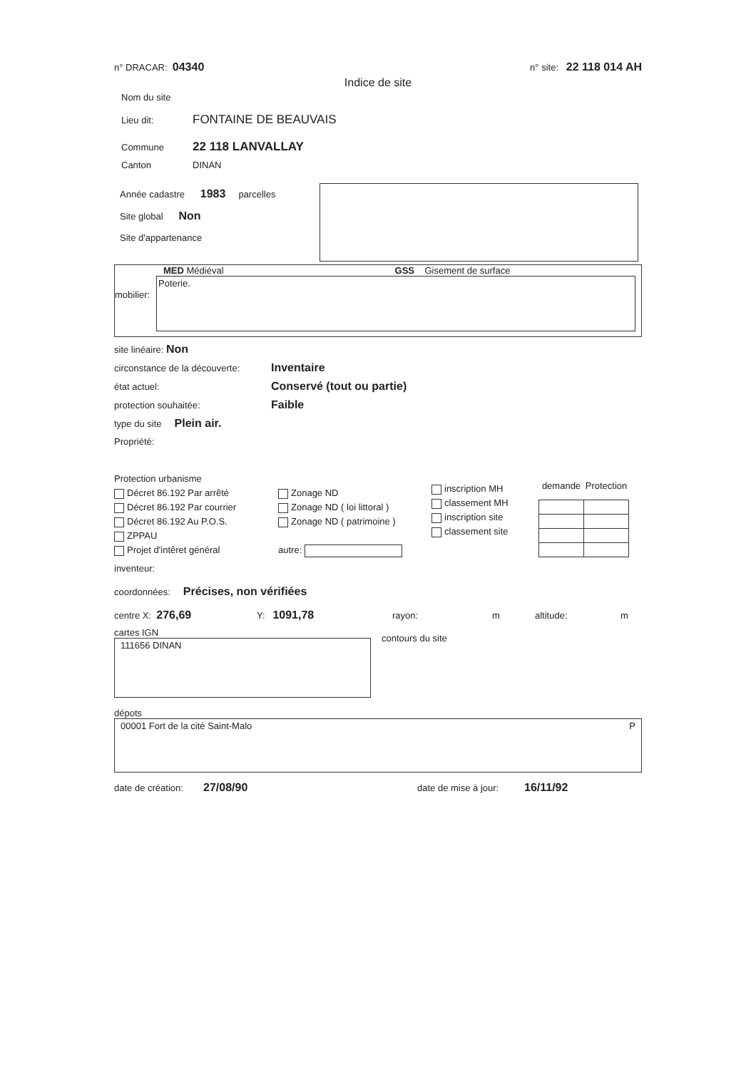n° DRACAR: 04340 n° site: 22 118 014 AH
Indice de site
Nom du site
Lieu dit: FONTAINE DE BEAUVAIS
Commune 22 118 LANVALLAY
Canton DINAN
Année cadastre 1983 parcelles
Site global Non
Site d'appartenance
mobilier:
MED Médiéval GSS Gisement de surface
Poterie.
site linéaire: Non
circonstance de la découverte: Inventaire
état actuel: Conservé (tout ou partie)
protection souhaitée: Faible
type du site Plein air.
Propriété:
Protection urbanisme
Décret 86.192 Par arrêté
Décret 86.192 Par courrier
Décret 86.192 Au P.O.S.
ZPPAU
Projet d'intêret général
Zonage ND
Zonage ND ( loi littoral )
Zonage ND ( patrimoine )
autre:
inscription MH
classement MH
inscription site
classement site
| demande | Protection |
| --- | --- |
inventeur:
coordonnées: Précises, non vérifiées
centre X: 276,69 Y: 1091,78 rayon: m altitude: m
cartes IGN
111656 DINAN
contours du site
dépots
00001 Fort de la cité Saint-Malo P
date de création: 27/08/90 date de mise à jour: 16/11/92